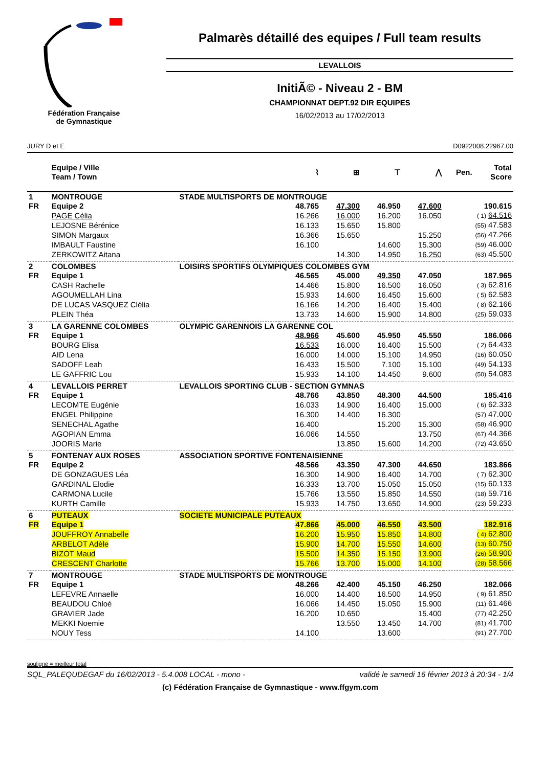Fédération Française
de Gymnastique
Palmarès détaillé des equipes / Full team results
LEVALLOIS
InitiÃ© - Niveau 2 - BM
CHAMPIONNAT DEPT.92 DIR EQUIPES
16/02/2013 au 17/02/2013
JURY D et E D0922008.22967.00
| | Equipe / Ville Team / Town | | ⌇ | ⊞ | ⊤ | ⋀ | Pen. | Total Score |
| --- | --- | --- | --- | --- | --- | --- | --- | --- |
| 1 | MONTROUGE | STADE MULTISPORTS DE MONTROUGE | | | | | | |
| FR | Equipe 2 | | 48.765 | 47.300 | 46.950 | 47.600 | | 190.615 |
| | PAGE Célia | | 16.266 | 16.000 | 16.200 | 16.050 | | ( 1) 64.516 |
| | LEJOSNE Bérénice | | 16.133 | 15.650 | 15.800 | | | (55) 47.583 |
| | SIMON Margaux | | 16.366 | 15.650 | | 15.250 | | (56) 47.266 |
| | IMBAULT Faustine | | 16.100 | | 14.600 | 15.300 | | (59) 46.000 |
| | ZERKOWITZ Aitana | | | 14.300 | 14.950 | 16.250 | | (63) 45.500 |
| 2 | COLOMBES | LOISIRS SPORTIFS OLYMPIQUES COLOMBES GYM | | | | | | |
| FR | Equipe 1 | | 46.565 | 45.000 | 49.350 | 47.050 | | 187.965 |
| | CASH Rachelle | | 14.466 | 15.800 | 16.500 | 16.050 | | ( 3) 62.816 |
| | AGOUMELLAH Lina | | 15.933 | 14.600 | 16.450 | 15.600 | | ( 5) 62.583 |
| | DE LUCAS VASQUEZ Clélia | | 16.166 | 14.200 | 16.400 | 15.400 | | ( 8) 62.166 |
| | PLEIN Théa | | 13.733 | 14.600 | 15.900 | 14.800 | | (25) 59.033 |
| 3 | LA GARENNE COLOMBES | OLYMPIC GARENNOIS LA GARENNE COL | | | | | | |
| FR | Equipe 1 | | 48.966 | 45.600 | 45.950 | 45.550 | | 186.066 |
| | BOURG Elisa | | 16.533 | 16.000 | 16.400 | 15.500 | | ( 2) 64.433 |
| | AID Lena | | 16.000 | 14.000 | 15.100 | 14.950 | | (16) 60.050 |
| | SADOFF Leah | | 16.433 | 15.500 | 7.100 | 15.100 | | (49) 54.133 |
| | LE GAFFRIC Lou | | 15.933 | 14.100 | 14.450 | 9.600 | | (50) 54.083 |
| 4 | LEVALLOIS PERRET | LEVALLOIS SPORTING CLUB - SECTION GYMNAS | | | | | | |
| FR | Equipe 1 | | 48.766 | 43.850 | 48.300 | 44.500 | | 185.416 |
| | LECOMTE Eugénie | | 16.033 | 14.900 | 16.400 | 15.000 | | ( 6) 62.333 |
| | ENGEL Philippine | | 16.300 | 14.400 | 16.300 | | | (57) 47.000 |
| | SENECHAL Agathe | | 16.400 | | 15.200 | 15.300 | | (58) 46.900 |
| | AGOPIAN Emma | | 16.066 | 14.550 | | 13.750 | | (67) 44.366 |
| | JOORIS Marie | | | 13.850 | 15.600 | 14.200 | | (72) 43.650 |
| 5 | FONTENAY AUX ROSES | ASSOCIATION SPORTIVE FONTENAISIENNE | | | | | | |
| FR | Equipe 2 | | 48.566 | 43.350 | 47.300 | 44.650 | | 183.866 |
| | DE GONZAGUES Léa | | 16.300 | 14.900 | 16.400 | 14.700 | | ( 7) 62.300 |
| | GARDINAL Elodie | | 16.333 | 13.700 | 15.050 | 15.050 | | (15) 60.133 |
| | CARMONA Lucile | | 15.766 | 13.550 | 15.850 | 14.550 | | (18) 59.716 |
| | KURTH Camille | | 15.933 | 14.750 | 13.650 | 14.900 | | (23) 59.233 |
| 6 | PUTEAUX | SOCIETE MUNICIPALE PUTEAUX | | | | | | |
| FR | Equipe 1 | | 47.866 | 45.000 | 46.550 | 43.500 | | 182.916 |
| | JOUFFROY Annabelle | | 16.200 | 15.950 | 15.850 | 14.800 | | ( 4) 62.800 |
| | ARBELOT Adèle | | 15.900 | 14.700 | 15.550 | 14.600 | | (13) 60.750 |
| | BIZOT Maud | | 15.500 | 14.350 | 15.150 | 13.900 | | (26) 58.900 |
| | CRESCENT Charlotte | | 15.766 | 13.700 | 15.000 | 14.100 | | (28) 58.566 |
| 7 | MONTROUGE | STADE MULTISPORTS DE MONTROUGE | | | | | | |
| FR | Equipe 1 | | 48.266 | 42.400 | 45.150 | 46.250 | | 182.066 |
| | LEFEVRE Annaelle | | 16.000 | 14.400 | 16.500 | 14.950 | | ( 9) 61.850 |
| | BEAUDOU Chloé | | 16.066 | 14.450 | 15.050 | 15.900 | | (11) 61.466 |
| | GRAVIER Jade | | 16.200 | 10.650 | | 15.400 | | (77) 42.250 |
| | MEKKI Noemie | | | 13.550 | 13.450 | 14.700 | | (81) 41.700 |
| | NOUY Tess | | 14.100 | | 13.600 | | | (91) 27.700 |
souligné = meilleur total
SQL_PALEQUDEGAF du 16/02/2013 - 5.4.008 LOCAL - mono - validé le samedi 16 février 2013 à 20:34 - 1/4
(c) Fédération Française de Gymnastique - www.ffgym.com